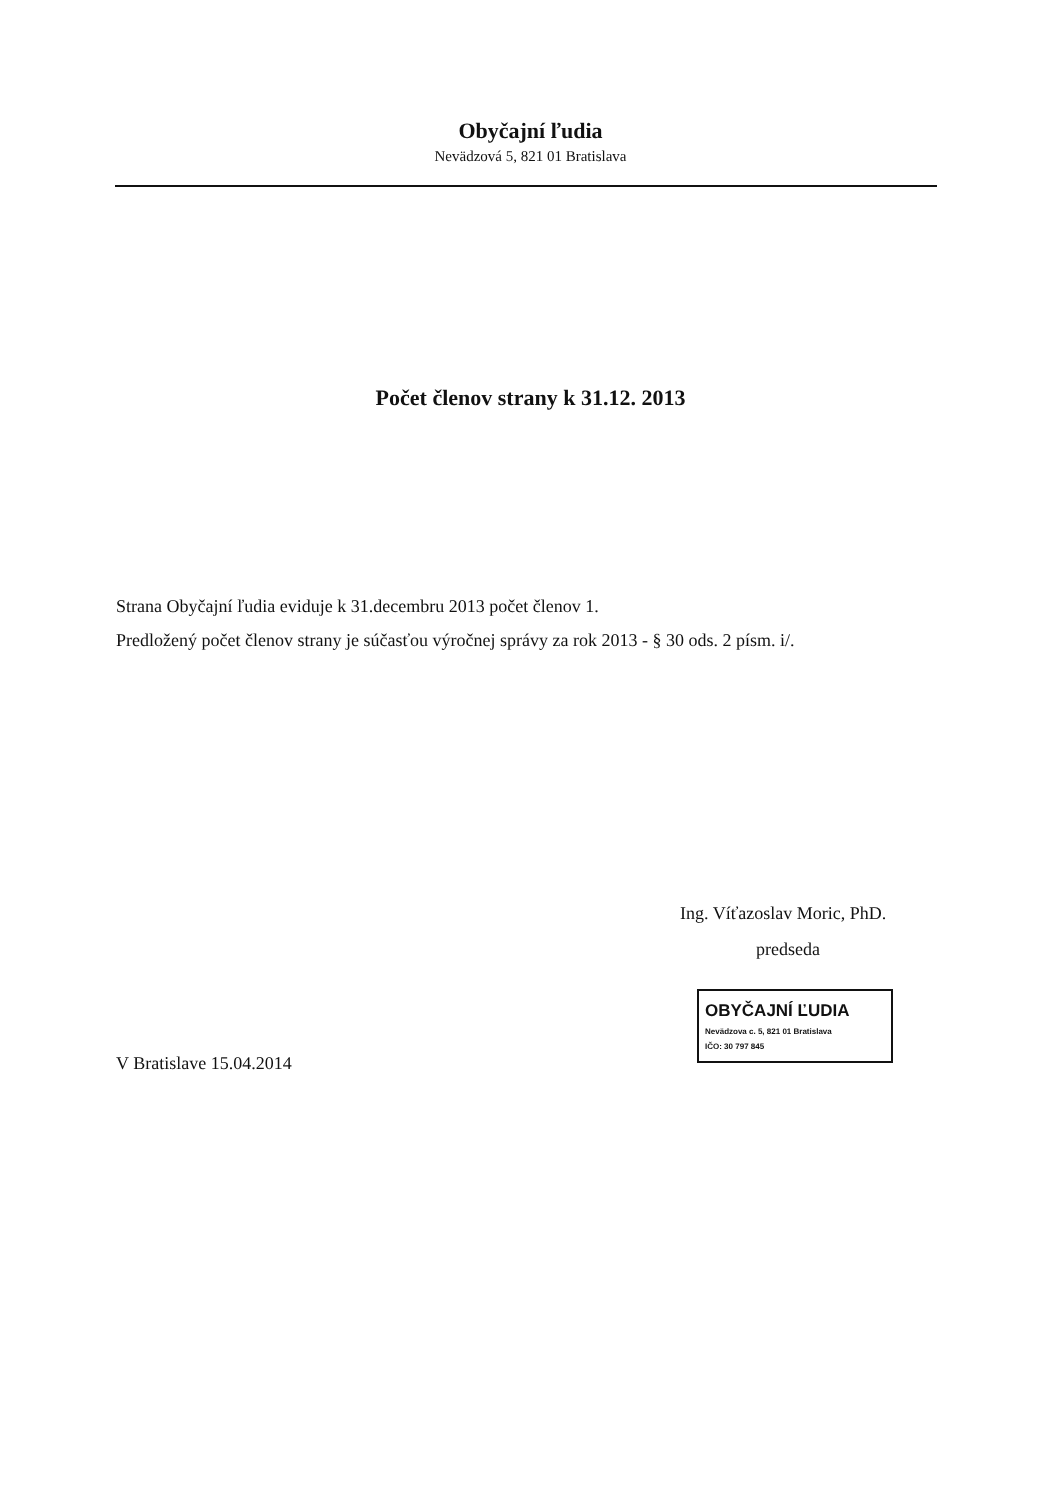Obyčajní ľudia
Nevädzová 5, 821 01 Bratislava
Počet členov strany k 31.12. 2013
Strana Obyčajní ľudia eviduje k 31.decembru 2013 počet členov 1.
Predložený počet členov strany je súčasťou výročnej správy za rok 2013 - § 30 ods. 2 písm. i/.
Ing. Víťazoslav Moric, PhD.
predseda
OBYČAJNÍ ĽUDIA
Nevädzova c. 5, 821 01 Bratislava
IČO: 30 797 845
V Bratislave 15.04.2014